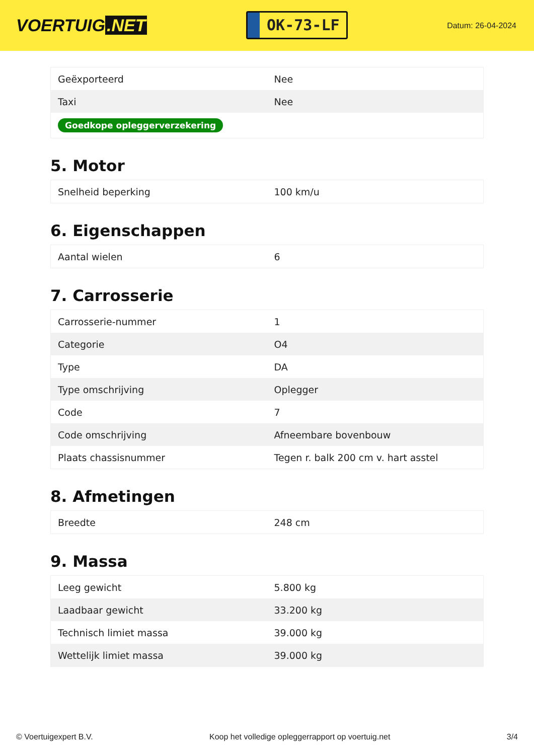VOERTUIG.NET
OK-73-LF
Datum: 26-04-2024
| Geëxporteerd | Nee |
| Taxi | Nee |
| Goedkope opleggerverzekering | |
5. Motor
| Snelheid beperking | 100 km/u |
6. Eigenschappen
| Aantal wielen | 6 |
7. Carrosserie
| Carrosserie-nummer | 1 |
| Categorie | O4 |
| Type | DA |
| Type omschrijving | Oplegger |
| Code | 7 |
| Code omschrijving | Afneembare bovenbouw |
| Plaats chassisnummer | Tegen r. balk 200 cm v. hart asstel |
8. Afmetingen
| Breedte | 248 cm |
9. Massa
| Leeg gewicht | 5.800 kg |
| Laadbaar gewicht | 33.200 kg |
| Technisch limiet massa | 39.000 kg |
| Wettelijk limiet massa | 39.000 kg |
© Voertuigexpert B.V. Koop het volledige opleggerrapport op voertuig.net 3/4